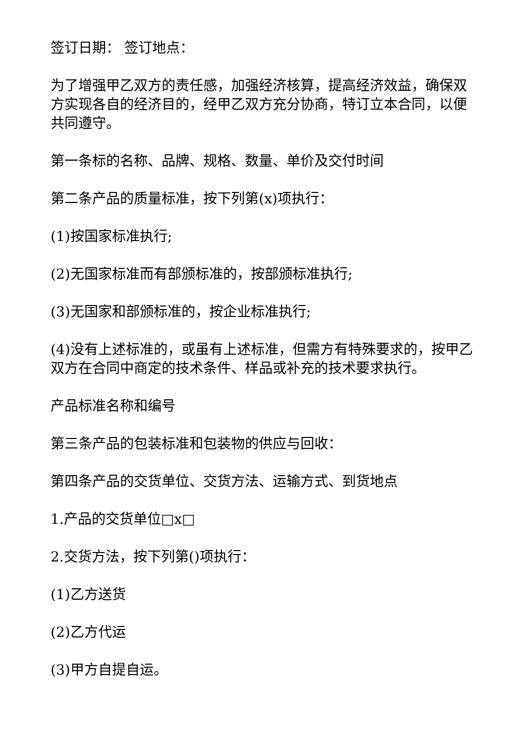签订日期： 签订地点：
为了增强甲乙双方的责任感，加强经济核算，提高经济效益，确保双方实现各自的经济目的，经甲乙双方充分协商，特订立本合同，以便共同遵守。
第一条标的名称、品牌、规格、数量、单价及交付时间
第二条产品的质量标准，按下列第(x)项执行：
(1)按国家标准执行;
(2)无国家标准而有部颁标准的，按部颁标准执行;
(3)无国家和部颁标准的，按企业标准执行;
(4)没有上述标准的，或虽有上述标准，但需方有特殊要求的，按甲乙双方在合同中商定的技术条件、样品或补充的技术要求执行。
产品标准名称和编号
第三条产品的包装标准和包装物的供应与回收：
第四条产品的交货单位、交货方法、运输方式、到货地点
1.产品的交货单位□x□
2.交货方法，按下列第()项执行：
(1)乙方送货
(2)乙方代运
(3)甲方自提自运。